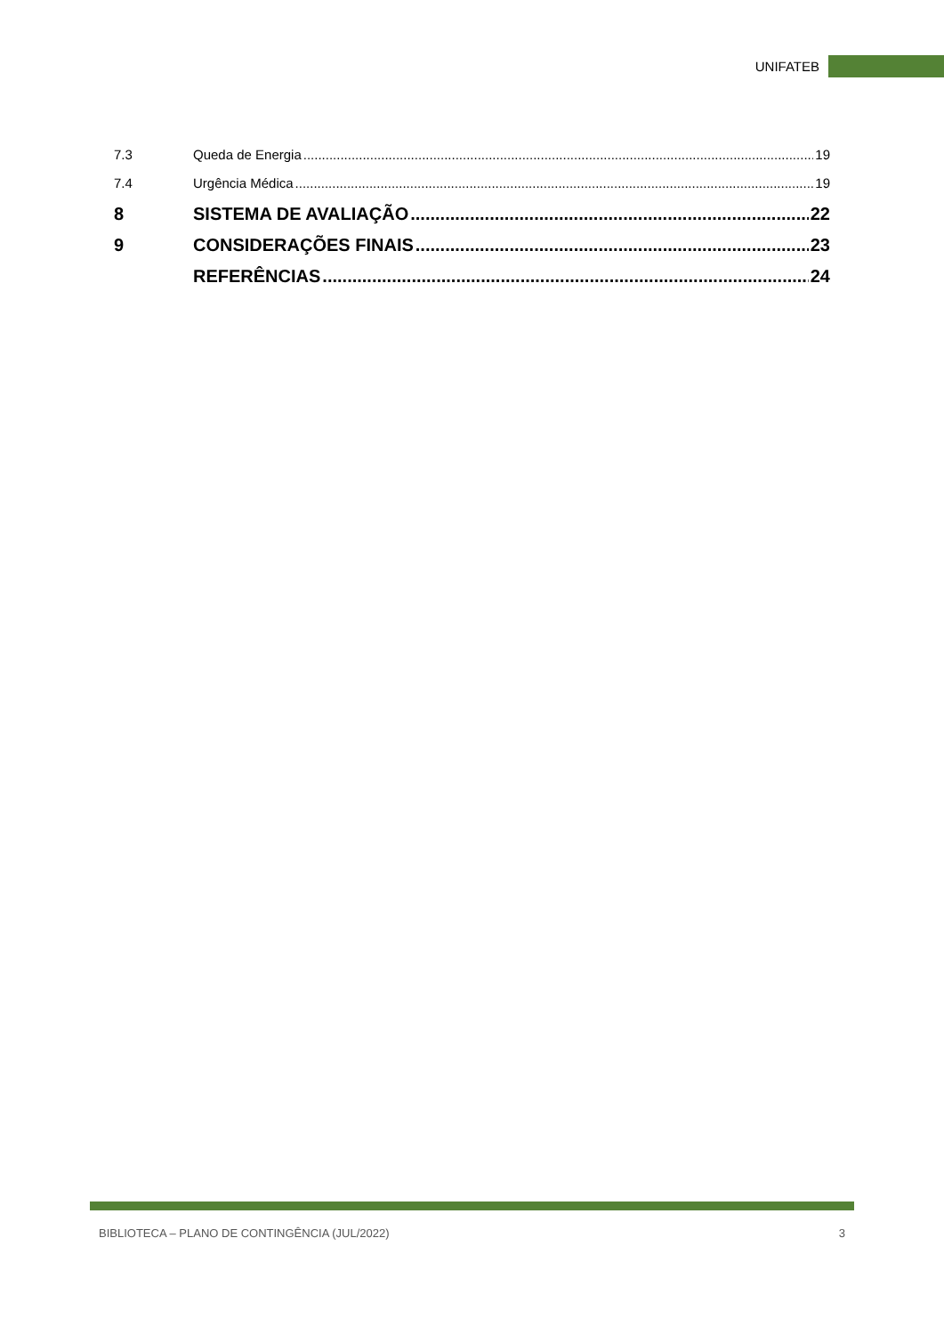UNIFATEB
7.3 Queda de Energia 19
7.4 Urgência Médica 19
8 SISTEMA DE AVALIAÇÃO 22
9 CONSIDERAÇÕES FINAIS 23
REFERÊNCIAS 24
BIBLIOTECA – PLANO DE CONTINGÊNCIA (JUL/2022) 3